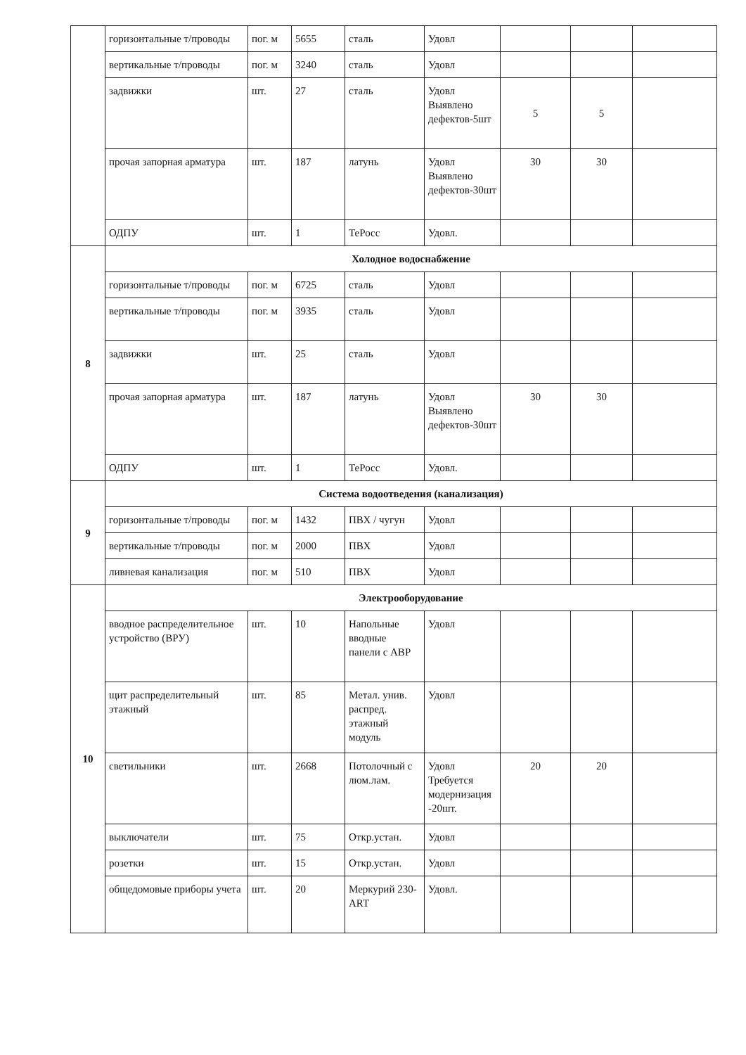| | горизонтальные т/проводы | пог. м | 5655 | сталь | Удовл | | | |
| | вертикальные т/проводы | пог. м | 3240 | сталь | Удовл | | | |
| | задвижки | шт. | 27 | сталь | Удовл Выявлено дефектов-5шт | 5 | 5 | |
| | прочая запорная арматура | шт. | 187 | латунь | Удовл Выявлено дефектов-30шт | 30 | 30 | |
| | ОДПУ | шт. | 1 | ТеРосс | Удовл. | | | |
| 8 | Холодное водоснабжение | | | | | | | |
| | горизонтальные т/проводы | пог. м | 6725 | сталь | Удовл | | | |
| | вертикальные т/проводы | пог. м | 3935 | сталь | Удовл | | | |
| | задвижки | шт. | 25 | сталь | Удовл | | | |
| | прочая запорная арматура | шт. | 187 | латунь | Удовл Выявлено дефектов-30шт | 30 | 30 | |
| | ОДПУ | шт. | 1 | ТеРосс | Удовл. | | | |
| 9 | Система водоотведения (канализация) | | | | | | | |
| | горизонтальные т/проводы | пог. м | 1432 | ПВХ / чугун | Удовл | | | |
| | вертикальные т/проводы | пог. м | 2000 | ПВХ | Удовл | | | |
| | ливневая канализация | пог. м | 510 | ПВХ | Удовл | | | |
| 10 | Электрооборудование | | | | | | | |
| | вводное распределительное устройство (ВРУ) | шт. | 10 | Напольные вводные панели с АВР | Удовл | | | |
| | щит распределительный этажный | шт. | 85 | Метал. унив. распред. этажный модуль | Удовл | | | |
| | светильники | шт. | 2668 | Потолочный с люм.лам. | Удовл Требуется модернизация -20шт. | 20 | 20 | |
| | выключатели | шт. | 75 | Откр.устан. | Удовл | | | |
| | розетки | шт. | 15 | Откр.устан. | Удовл | | | |
| | общедомовые приборы учета | шт. | 20 | Меркурий 230-ART | Удовл. | | | |